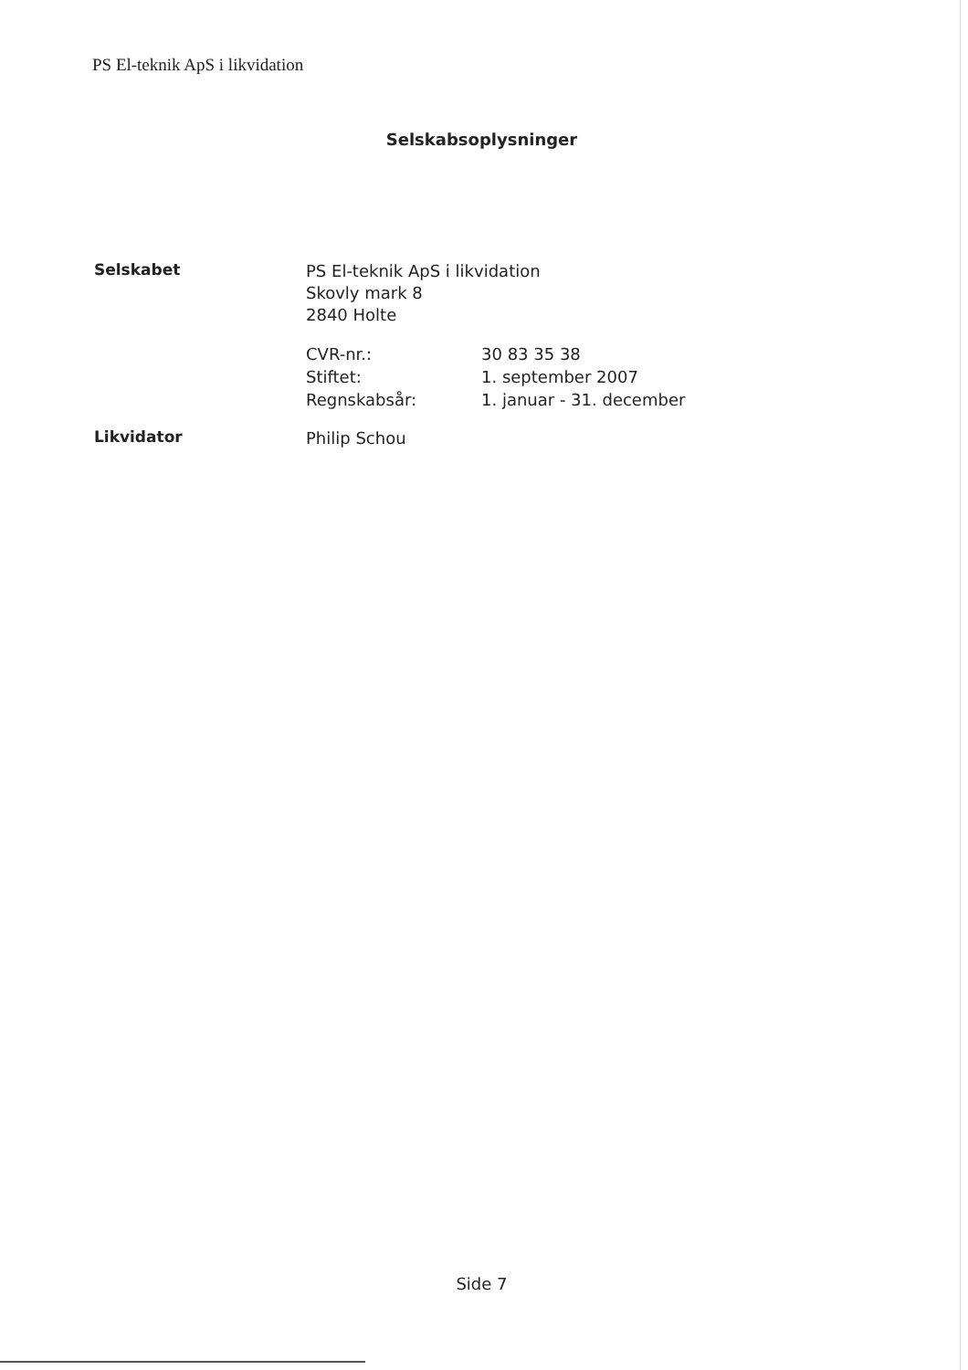PS El-teknik ApS i likvidation
Selskabsoplysninger
Selskabet
PS El-teknik ApS i likvidation
Skovly mark 8
2840 Holte
| CVR-nr.: | 30 83 35 38 |
| Stiftet: | 1. september 2007 |
| Regnskabsår: | 1. januar - 31. december |
Likvidator
Philip Schou
Side 7